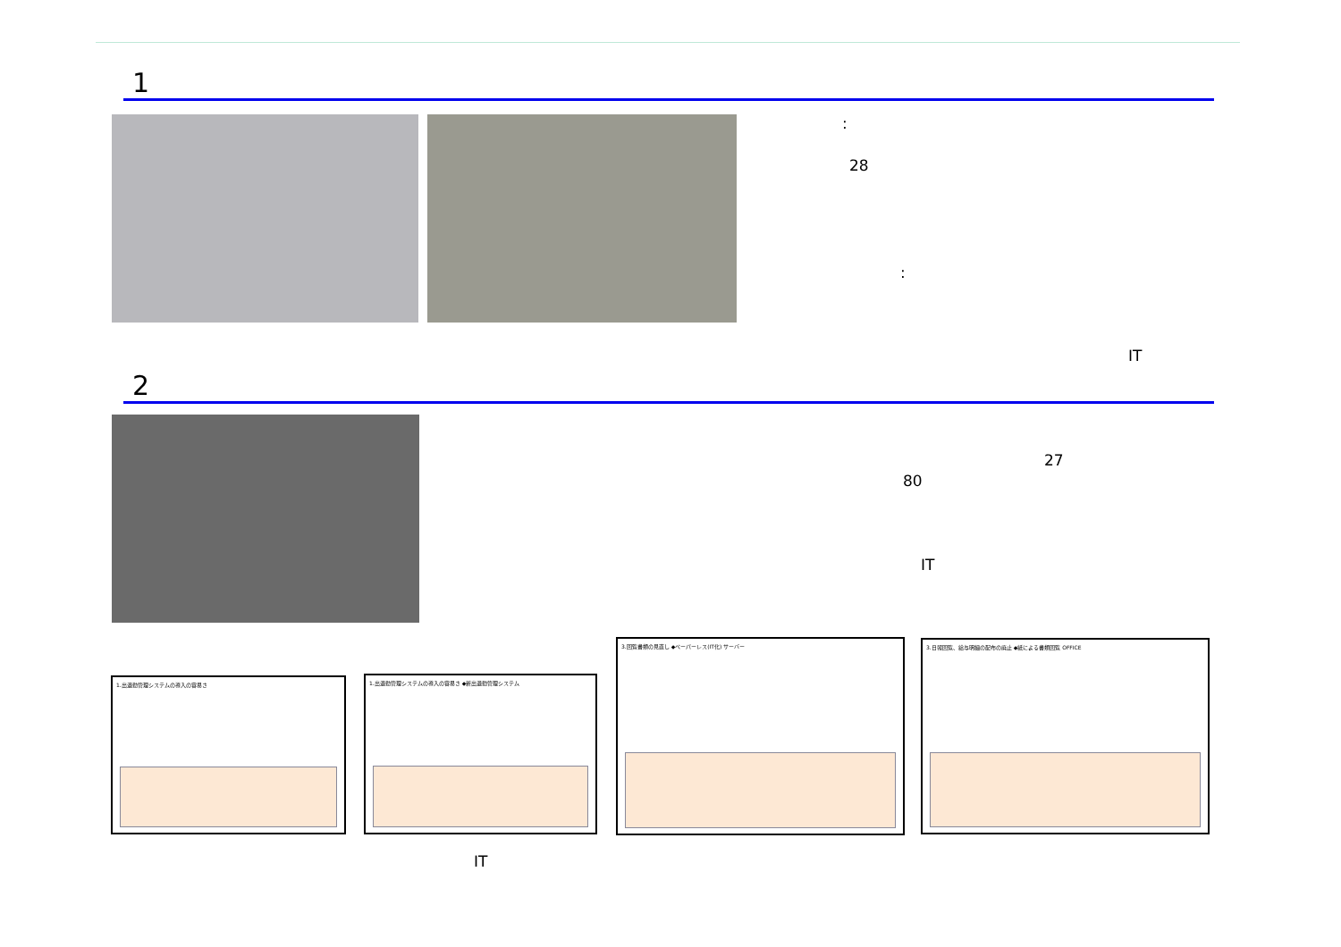1
:
28
:
IT
2
27
80
IT
1.出退勤管理システムの導入の容易さ 1.出退勤管理システムの導入の容易さ ◆新出退勤管理システム
3.回覧書類の見直し ◆ペーパーレス(IT化) サーバー 3.日報回覧、給与明細の配布の廃止 ◆紙による書類回覧 OFFICE
IT